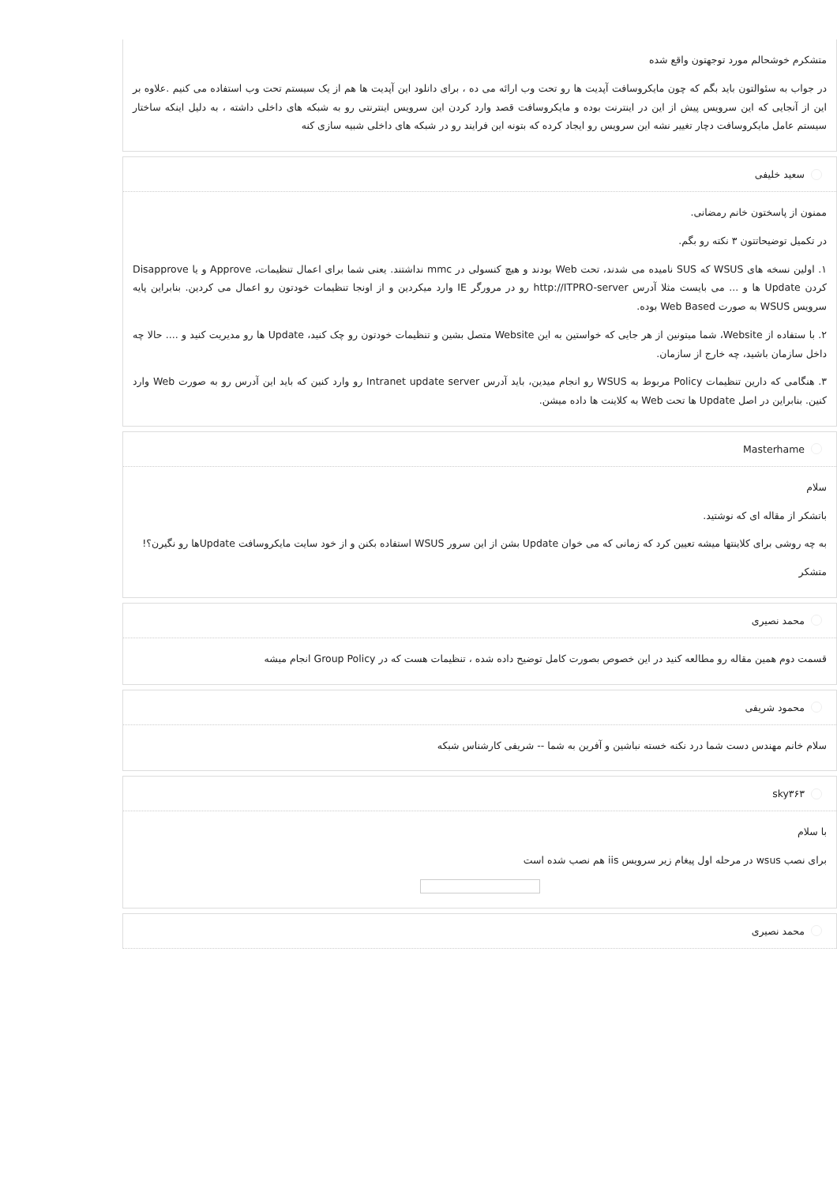متشکرم خوشحالم مورد توجهتون واقع شده
در جواب به سئوالتون باید بگم که چون مایکروسافت آپدیت ها رو تحت وب ارائه می ده ، برای دانلود این آپدیت ها هم از یک سیستم تحت وب استفاده می کنیم .علاوه بر این از آنجایی که این سرویس پیش از این در اینترنت بوده و مایکروسافت قصد وارد کردن این سرویس اینترنتی رو به شبکه های داخلی داشته ، به دلیل اینکه ساختار سیستم عامل مایکروسافت دچار تغییر نشه این سرویس رو ایجاد کرده که بتونه این فرایند رو در شبکه های داخلی شبیه سازی کنه
سعید خلیفی
ممنون از پاسختون خانم رمضانی.
در تکمیل توضیحاتتون ۳ نکته رو بگم.
۱. اولین نسخه های WSUS که SUS نامیده می شدند، تحت Web بودند و هیچ کنسولی در mmc نداشتند. یعنی شما برای اعمال تنظیمات، Approve و یا Disapprove کردن Update ها و ... می بایست مثلا آدرس http://ITPRO-server رو در مرورگر IE وارد میکردین و از اونجا تنظیمات خودتون رو اعمال می کردین. بنابراین پایه سرویس WSUS به صورت Web Based بوده.
۲. با ستفاده از Website، شما میتونین از هر جایی که خواستین به این Website متصل بشین و تنظیمات خودتون رو چک کنید، Update ها رو مدیریت کنید و .... حالا چه داخل سازمان باشید، چه خارج از سازمان.
۳. هنگامی که دارین تنظیمات Policy مربوط به WSUS رو انجام میدین، باید آدرس Intranet update server رو وارد کنین که باید این آدرس رو به صورت Web وارد کنین. بنابراین در اصل Update ها تحت Web به کلاینت ها داده میشن.
Masterhame
سلام
باتشکر از مقاله ای که نوشتید.
به چه روشی برای کلاینتها میشه تعیین کرد که زمانی که می خوان Update بشن از این سرور WSUS استفاده بکنن و از خود سایت مایکروسافت Updateها رو نگیرن؟!
متشکر
محمد نصیری
قسمت دوم همین مقاله رو مطالعه کنید در این خصوص بصورت کامل توضیح داده شده ، تنظیمات هست که در Group Policy انجام میشه
محمود شریفی
سلام خانم مهندس دست شما درد نکنه خسته نباشین و آفرین به شما -- شریفی کارشناس شبکه
sky۳۶۳
با سلام
برای نصب wsus در مرحله اول پیغام زیر سرویس iis هم نصب شده است
محمد نصیری